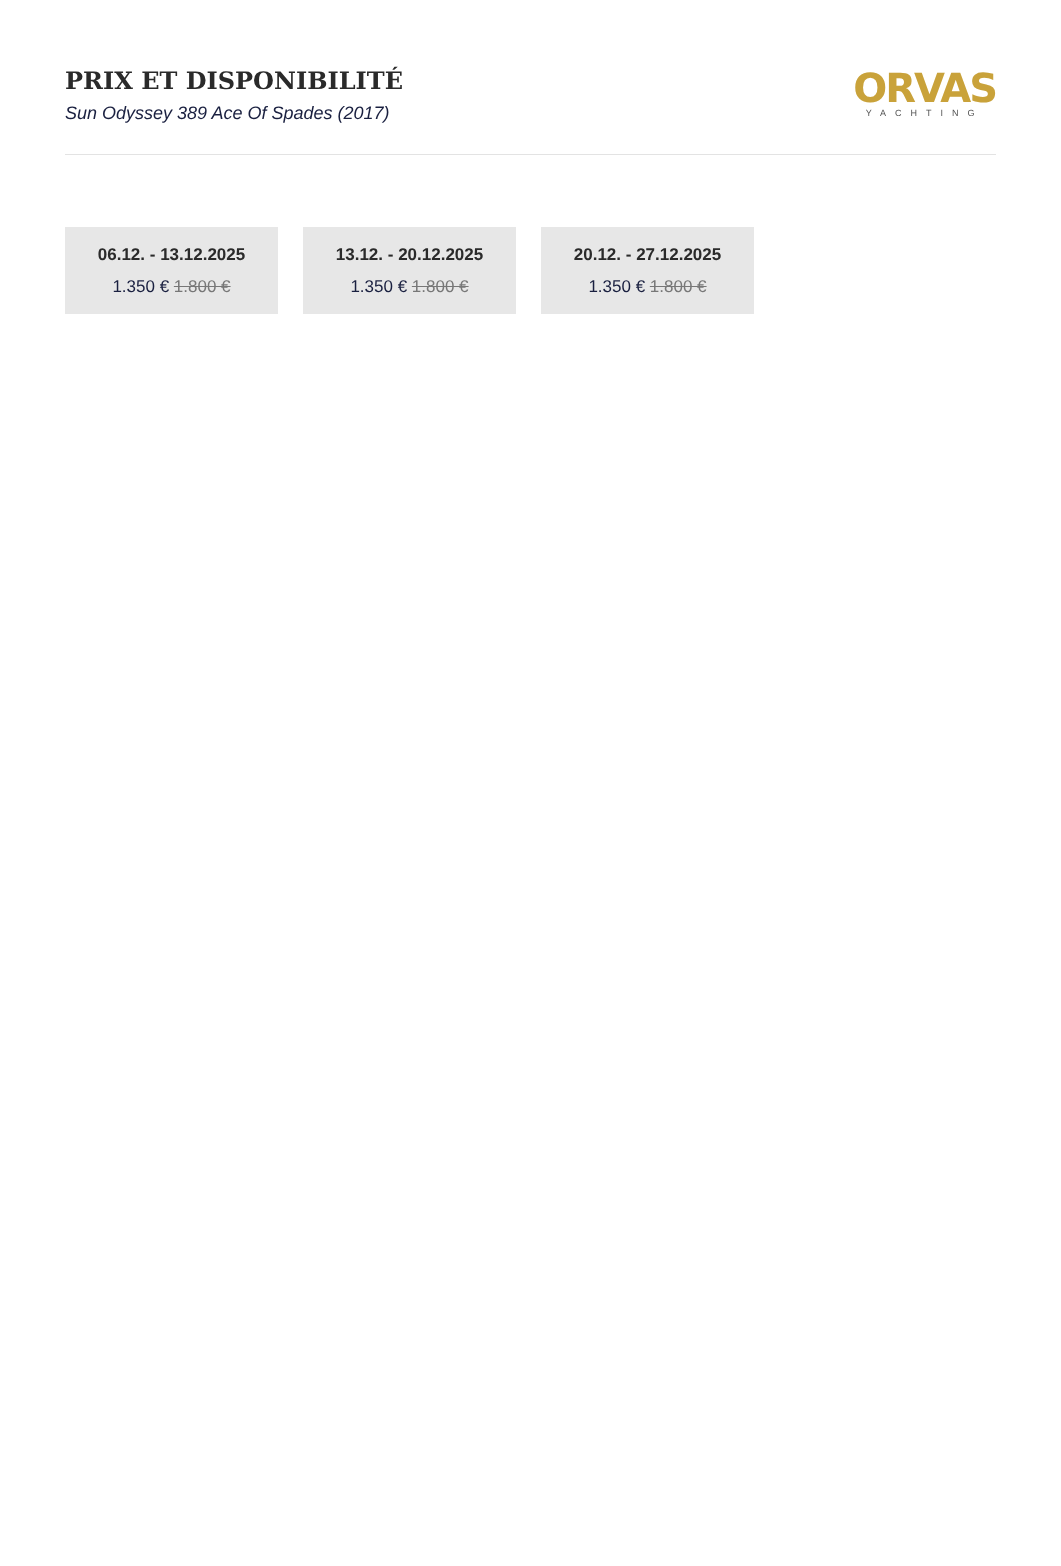PRIX ET DISPONIBILITÉ
Sun Odyssey 389 Ace Of Spades (2017)
ORVAS
YACHTING
06.12. - 13.12.2025
1.350 € 1.800 €
13.12. - 20.12.2025
1.350 € 1.800 €
20.12. - 27.12.2025
1.350 € 1.800 €